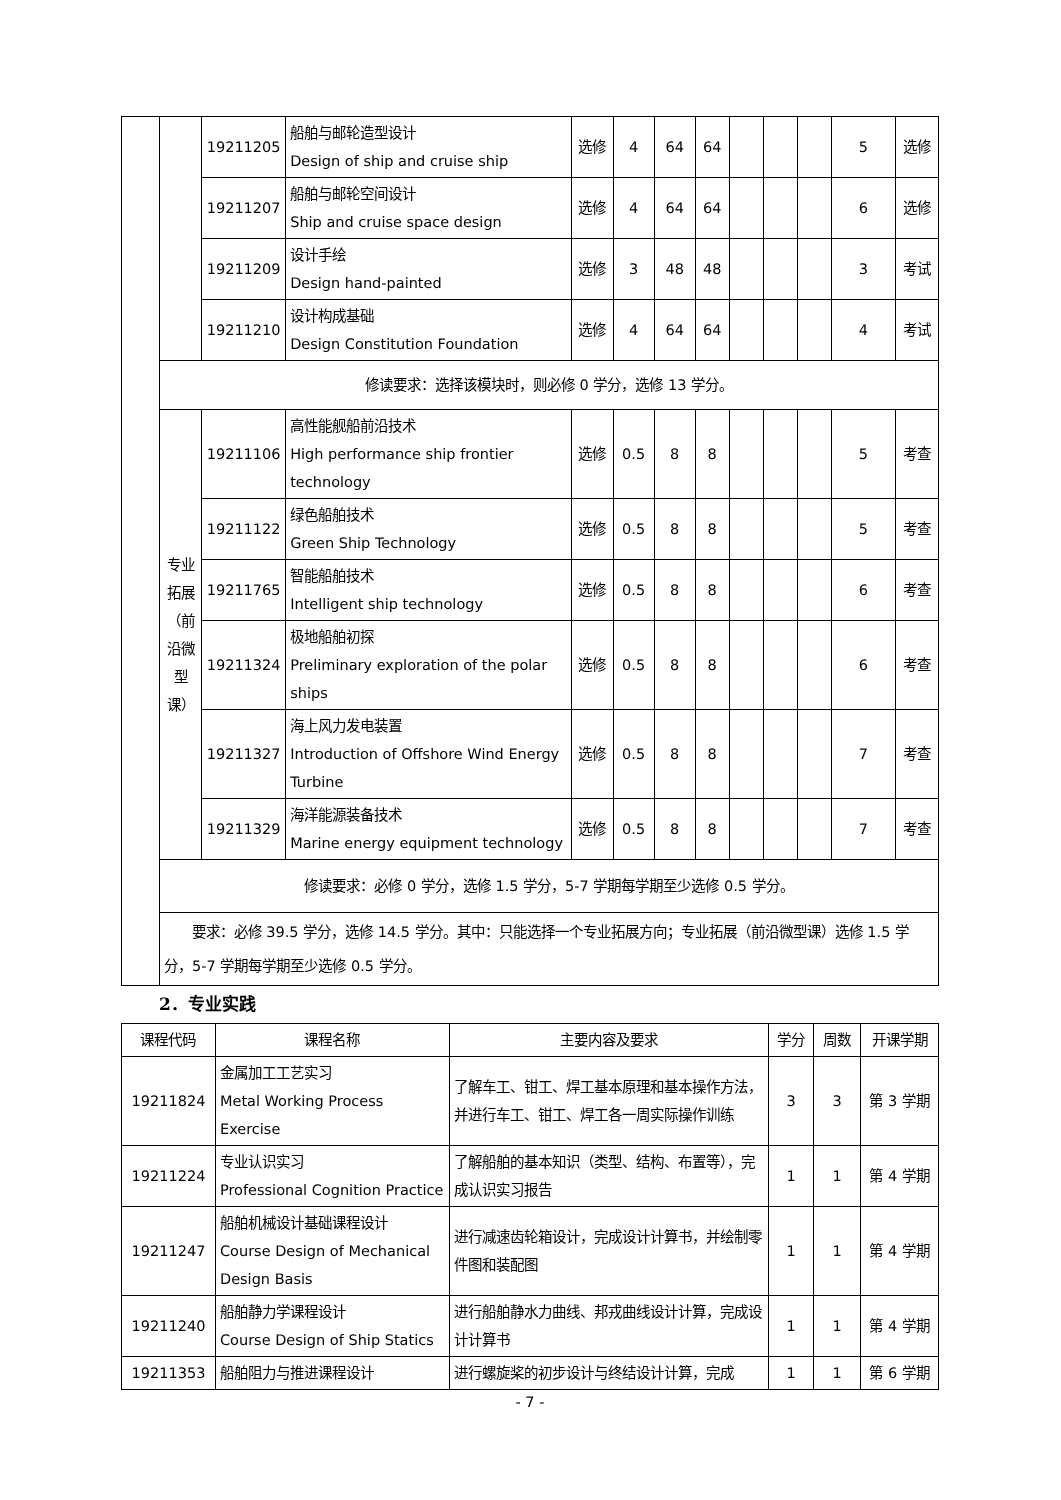| | | 19211205 | 船舶与邮轮造型设计 Design of ship and cruise ship | 选修 | 4 | 64 | 64 | | | | 5 | 选修 |
| | | 19211207 | 船舶与邮轮空间设计 Ship and cruise space design | 选修 | 4 | 64 | 64 | | | | 6 | 选修 |
| | | 19211209 | 设计手绘 Design hand-painted | 选修 | 3 | 48 | 48 | | | | 3 | 考试 |
| | | 19211210 | 设计构成基础 Design Constitution Foundation | 选修 | 4 | 64 | 64 | | | | 4 | 考试 |
| | 修读要求：选择该模块时，则必修 0 学分，选修 13 学分。 | | | | | | | | | | | |
| | 专业 拓展 （前 沿微 型 课） | 19211106 | 高性能舰船前沿技术 High performance ship frontier technology | 选修 | 0.5 | 8 | 8 | | | | 5 | 考查 |
| | | 19211122 | 绿色船舶技术 Green Ship Technology | 选修 | 0.5 | 8 | 8 | | | | 5 | 考查 |
| | | 19211765 | 智能船舶技术 Intelligent ship technology | 选修 | 0.5 | 8 | 8 | | | | 6 | 考查 |
| | | 19211324 | 极地船舶初探 Preliminary exploration of the polar ships | 选修 | 0.5 | 8 | 8 | | | | 6 | 考查 |
| | | 19211327 | 海上风力发电装置 Introduction of Offshore Wind Energy Turbine | 选修 | 0.5 | 8 | 8 | | | | 7 | 考查 |
| | | 19211329 | 海洋能源装备技术 Marine energy equipment technology | 选修 | 0.5 | 8 | 8 | | | | 7 | 考查 |
| | 修读要求：必修 0 学分，选修 1.5 学分，5-7 学期每学期至少选修 0.5 学分。 | | | | | | | | | | | |
| | 要求：必修 39.5 学分，选修 14.5 学分。其中：只能选择一个专业拓展方向；专业拓展（前沿微型课）选修 1.5 学分，5-7 学期每学期至少选修 0.5 学分。 | | | | | | | | | | | |
2．专业实践
| 课程代码 | 课程名称 | 主要内容及要求 | 学分 | 周数 | 开课学期 |
| --- | --- | --- | --- | --- | --- |
| 19211824 | 金属加工工艺实习 Metal Working Process Exercise | 了解车工、钳工、焊工基本原理和基本操作方法，并进行车工、钳工、焊工各一周实际操作训练 | 3 | 3 | 第 3 学期 |
| 19211224 | 专业认识实习 Professional Cognition Practice | 了解船舶的基本知识（类型、结构、布置等），完成认识实习报告 | 1 | 1 | 第 4 学期 |
| 19211247 | 船舶机械设计基础课程设计 Course Design of Mechanical Design Basis | 进行减速齿轮箱设计，完成设计计算书，并绘制零件图和装配图 | 1 | 1 | 第 4 学期 |
| 19211240 | 船舶静力学课程设计 Course Design of Ship Statics | 进行船舶静水力曲线、邦戎曲线设计计算，完成设计计算书 | 1 | 1 | 第 4 学期 |
| 19211353 | 船舶阻力与推进课程设计 | 进行螺旋桨的初步设计与终结设计计算，完成 | 1 | 1 | 第 6 学期 |
- 7 -